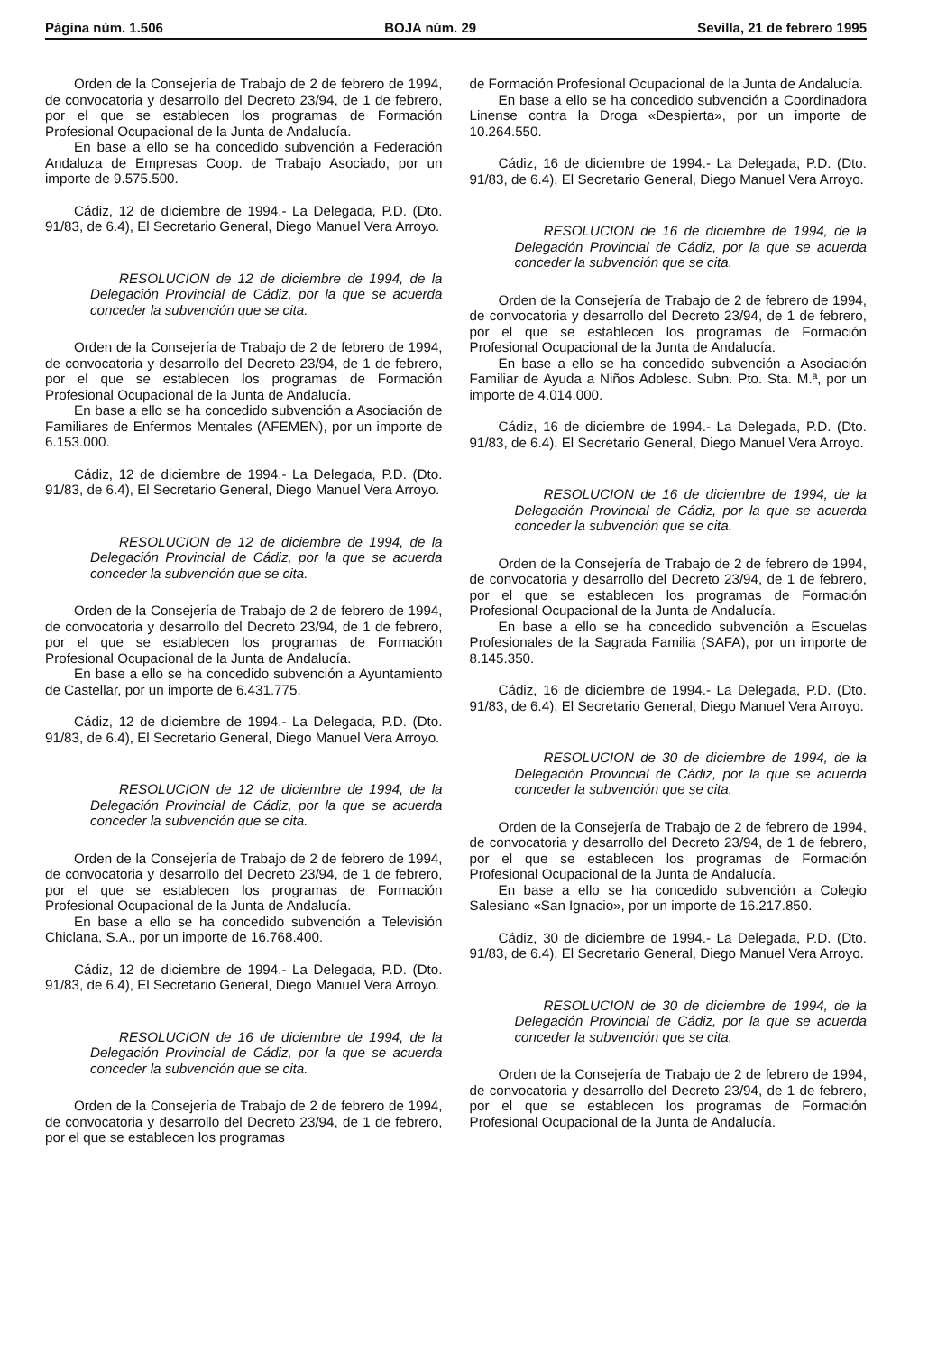Página núm. 1.506 BOJA núm. 29 Sevilla, 21 de febrero 1995
Orden de la Consejería de Trabajo de 2 de febrero de 1994, de convocatoria y desarrollo del Decreto 23/94, de 1 de febrero, por el que se establecen los programas de Formación Profesional Ocupacional de la Junta de Andalucía.
En base a ello se ha concedido subvención a Federación Andaluza de Empresas Coop. de Trabajo Asociado, por un importe de 9.575.500.
Cádiz, 12 de diciembre de 1994.- La Delegada, P.D. (Dto. 91/83, de 6.4), El Secretario General, Diego Manuel Vera Arroyo.
RESOLUCION de 12 de diciembre de 1994, de la Delegación Provincial de Cádiz, por la que se acuerda conceder la subvención que se cita.
Orden de la Consejería de Trabajo de 2 de febrero de 1994, de convocatoria y desarrollo del Decreto 23/94, de 1 de febrero, por el que se establecen los programas de Formación Profesional Ocupacional de la Junta de Andalucía.
En base a ello se ha concedido subvención a Asociación de Familiares de Enfermos Mentales (AFEMEN), por un importe de 6.153.000.
Cádiz, 12 de diciembre de 1994.- La Delegada, P.D. (Dto. 91/83, de 6.4), El Secretario General, Diego Manuel Vera Arroyo.
RESOLUCION de 12 de diciembre de 1994, de la Delegación Provincial de Cádiz, por la que se acuerda conceder la subvención que se cita.
Orden de la Consejería de Trabajo de 2 de febrero de 1994, de convocatoria y desarrollo del Decreto 23/94, de 1 de febrero, por el que se establecen los programas de Formación Profesional Ocupacional de la Junta de Andalucía.
En base a ello se ha concedido subvención a Ayuntamiento de Castellar, por un importe de 6.431.775.
Cádiz, 12 de diciembre de 1994.- La Delegada, P.D. (Dto. 91/83, de 6.4), El Secretario General, Diego Manuel Vera Arroyo.
RESOLUCION de 12 de diciembre de 1994, de la Delegación Provincial de Cádiz, por la que se acuerda conceder la subvención que se cita.
Orden de la Consejería de Trabajo de 2 de febrero de 1994, de convocatoria y desarrollo del Decreto 23/94, de 1 de febrero, por el que se establecen los programas de Formación Profesional Ocupacional de la Junta de Andalucía.
En base a ello se ha concedido subvención a Televisión Chiclana, S.A., por un importe de 16.768.400.
Cádiz, 12 de diciembre de 1994.- La Delegada, P.D. (Dto. 91/83, de 6.4), El Secretario General, Diego Manuel Vera Arroyo.
RESOLUCION de 16 de diciembre de 1994, de la Delegación Provincial de Cádiz, por la que se acuerda conceder la subvención que se cita.
Orden de la Consejería de Trabajo de 2 de febrero de 1994, de convocatoria y desarrollo del Decreto 23/94, de 1 de febrero, por el que se establecen los programas
de Formación Profesional Ocupacional de la Junta de Andalucía.
En base a ello se ha concedido subvención a Coordinadora Linense contra la Droga «Despierta», por un importe de 10.264.550.
Cádiz, 16 de diciembre de 1994.- La Delegada, P.D. (Dto. 91/83, de 6.4), El Secretario General, Diego Manuel Vera Arroyo.
RESOLUCION de 16 de diciembre de 1994, de la Delegación Provincial de Cádiz, por la que se acuerda conceder la subvención que se cita.
Orden de la Consejería de Trabajo de 2 de febrero de 1994, de convocatoria y desarrollo del Decreto 23/94, de 1 de febrero, por el que se establecen los programas de Formación Profesional Ocupacional de la Junta de Andalucía.
En base a ello se ha concedido subvención a Asociación Familiar de Ayuda a Niños Adolesc. Subn. Pto. Sta. M.ª, por un importe de 4.014.000.
Cádiz, 16 de diciembre de 1994.- La Delegada, P.D. (Dto. 91/83, de 6.4), El Secretario General, Diego Manuel Vera Arroyo.
RESOLUCION de 16 de diciembre de 1994, de la Delegación Provincial de Cádiz, por la que se acuerda conceder la subvención que se cita.
Orden de la Consejería de Trabajo de 2 de febrero de 1994, de convocatoria y desarrollo del Decreto 23/94, de 1 de febrero, por el que se establecen los programas de Formación Profesional Ocupacional de la Junta de Andalucía.
En base a ello se ha concedido subvención a Escuelas Profesionales de la Sagrada Familia (SAFA), por un importe de 8.145.350.
Cádiz, 16 de diciembre de 1994.- La Delegada, P.D. (Dto. 91/83, de 6.4), El Secretario General, Diego Manuel Vera Arroyo.
RESOLUCION de 30 de diciembre de 1994, de la Delegación Provincial de Cádiz, por la que se acuerda conceder la subvención que se cita.
Orden de la Consejería de Trabajo de 2 de febrero de 1994, de convocatoria y desarrollo del Decreto 23/94, de 1 de febrero, por el que se establecen los programas de Formación Profesional Ocupacional de la Junta de Andalucía.
En base a ello se ha concedido subvención a Colegio Salesiano «San Ignacio», por un importe de 16.217.850.
Cádiz, 30 de diciembre de 1994.- La Delegada, P.D. (Dto. 91/83, de 6.4), El Secretario General, Diego Manuel Vera Arroyo.
RESOLUCION de 30 de diciembre de 1994, de la Delegación Provincial de Cádiz, por la que se acuerda conceder la subvención que se cita.
Orden de la Consejería de Trabajo de 2 de febrero de 1994, de convocatoria y desarrollo del Decreto 23/94, de 1 de febrero, por el que se establecen los programas de Formación Profesional Ocupacional de la Junta de Andalucía.